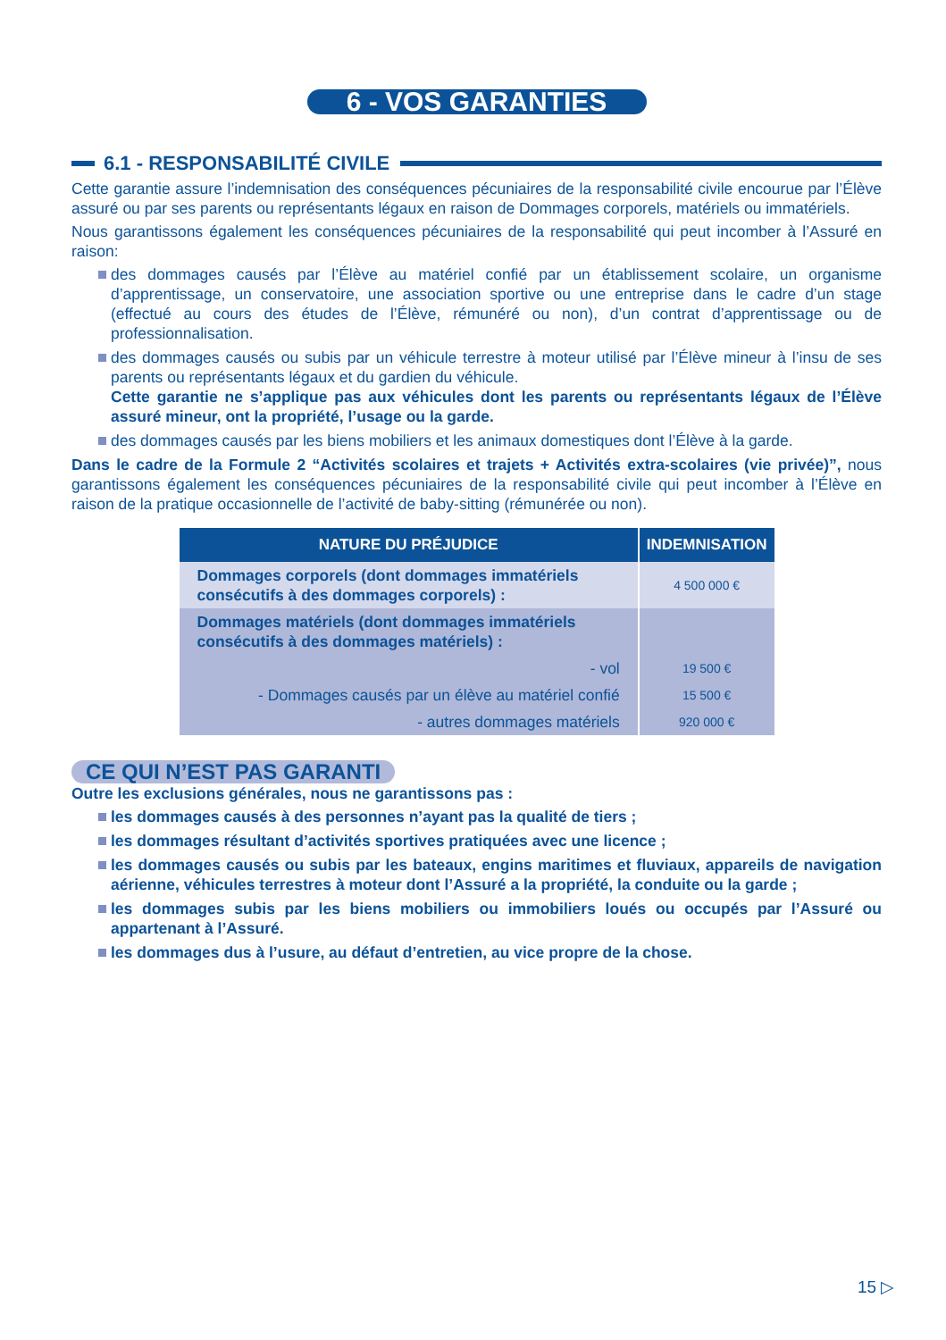6 - VOS GARANTIES
6.1 - RESPONSABILITÉ CIVILE
Cette garantie assure l’indemnisation des conséquences pécuniaires de la responsabilité civile encourue par l’Élève assuré ou par ses parents ou représentants légaux en raison de Dommages corporels, matériels ou immatériels.
Nous garantissons également les conséquences pécuniaires de la responsabilité qui peut incomber à l’Assuré en raison:
des dommages causés par l’Élève au matériel confié par un établissement scolaire, un organisme d’apprentissage, un conservatoire, une association sportive ou une entreprise dans le cadre d’un stage (effectué au cours des études de l’Élève, rémunéré ou non), d’un contrat d’apprentissage ou de professionnalisation.
des dommages causés ou subis par un véhicule terrestre à moteur utilisé par l’Élève mineur à l’insu de ses parents ou représentants légaux et du gardien du véhicule.
Cette garantie ne s’applique pas aux véhicules dont les parents ou représentants légaux de l’Élève assuré mineur, ont la propriété, l’usage ou la garde.
des dommages causés par les biens mobiliers et les animaux domestiques dont l’Élève à la garde.
Dans le cadre de la Formule 2 “Activités scolaires et trajets + Activités extra-scolaires (vie privée)”, nous garantissons également les conséquences pécuniaires de la responsabilité civile qui peut incomber à l’Élève en raison de la pratique occasionnelle de l’activité de baby-sitting (rémunérée ou non).
| NATURE DU PRÉJUDICE | INDEMNISATION |
| --- | --- |
| Dommages corporels (dont dommages immatériels consécutifs à des dommages corporels) : | 4 500 000 € |
| Dommages matériels (dont dommages immatériels consécutifs à des dommages matériels) : | |
| - vol | 19 500 € |
| - Dommages causés par un élève au matériel confié | 15 500 € |
| - autres dommages matériels | 920 000 € |
CE QUI N’EST PAS GARANTI
Outre les exclusions générales, nous ne garantissons pas :
les dommages causés à des personnes n’ayant pas la qualité de tiers ;
les dommages résultant d’activités sportives pratiquées avec une licence ;
les dommages causés ou subis par les bateaux, engins maritimes et fluviaux, appareils de navigation aérienne, véhicules terrestres à moteur dont l’Assuré a la propriété, la conduite ou la garde ;
les dommages subis par les biens mobiliers ou immobiliers loués ou occupés par l’Assuré ou appartenant à l’Assuré.
les dommages dus à l’usure, au défaut d’entretien, au vice propre de la chose.
15 ▷